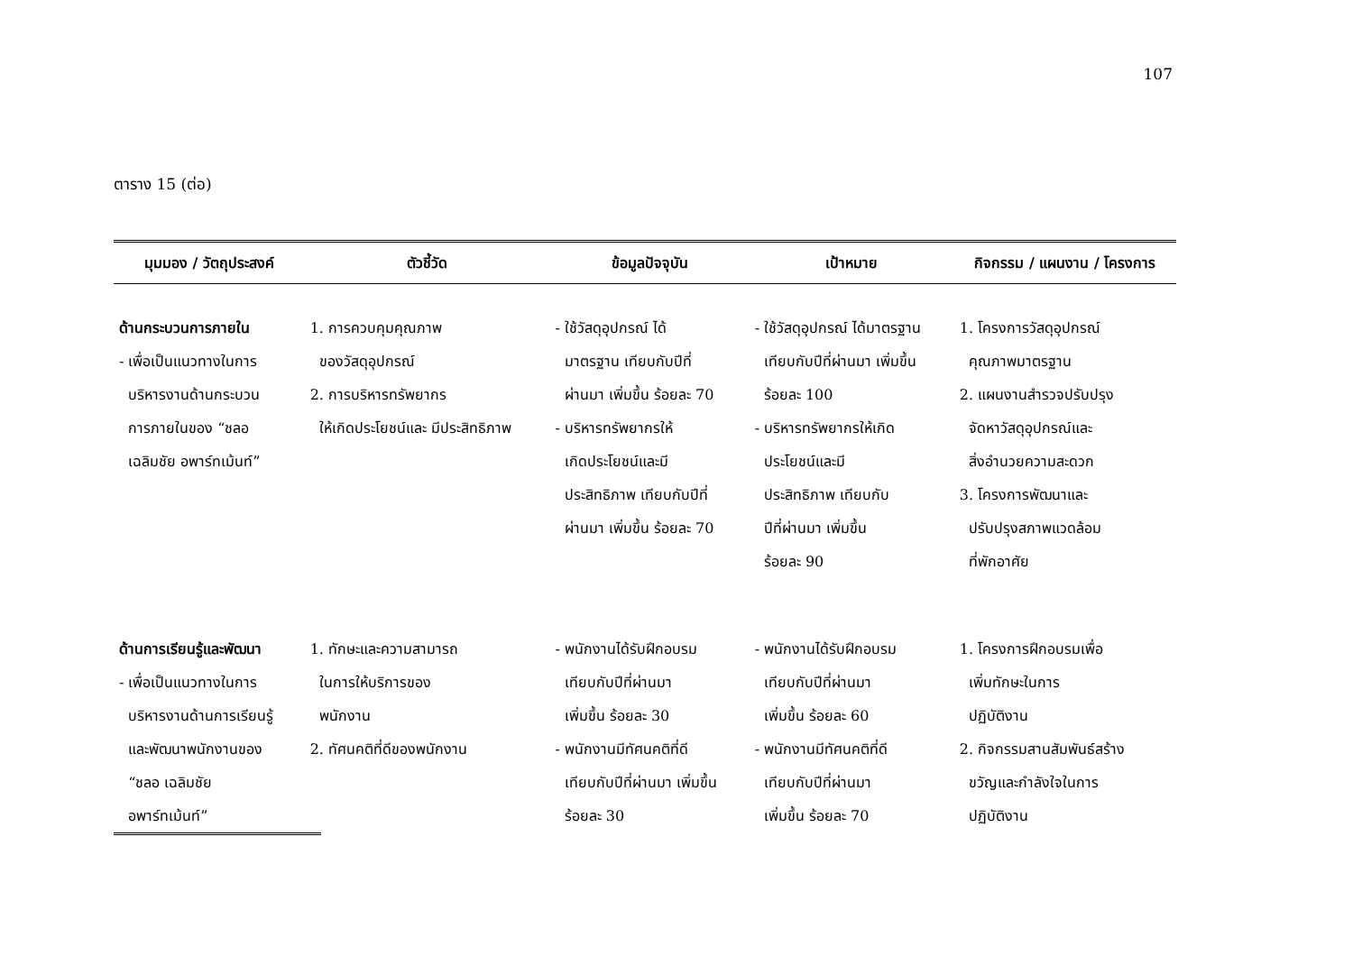107
ตาราง 15 (ต่อ)
| มุมมอง / วัตถุประสงค์ | ตัวชี้วัด | ข้อมูลปัจจุบัน | เป้าหมาย | กิจกรรม / แผนงาน / โครงการ |
| --- | --- | --- | --- | --- |
| ด้านกระบวนการภายใน - เพื่อเป็นแนวทางในการ บริหารงานด้านกระบวน การภายในของ “ชลอ เฉลิมชัย อพาร์ทเม้นท์” | 1. การควบคุมคุณภาพ ของวัสดุอุปกรณ์ 2. การบริหารทรัพยากร ให้เกิดประโยชน์และ มีประสิทธิภาพ | - ใช้วัสดุอุปกรณ์ ได้ มาตรฐาน เทียบกับปีที่ ผ่านมา เพิ่มขึ้น ร้อยละ 70 - บริหารทรัพยากรให้ เกิดประโยชน์และมี ประสิทธิภาพ เทียบกับปีที่ ผ่านมา เพิ่มขึ้น ร้อยละ 70 | - ใช้วัสดุอุปกรณ์ ได้มาตรฐาน เทียบกับปีที่ผ่านมา เพิ่มขึ้น ร้อยละ 100 - บริหารทรัพยากรให้เกิด ประโยชน์และมี ประสิทธิภาพ เทียบกับ ปีที่ผ่านมา เพิ่มขึ้น ร้อยละ 90 | 1. โครงการวัสดุอุปกรณ์ คุณภาพมาตรฐาน 2. แผนงานสำรวจปรับปรุง จัดหาวัสดุอุปกรณ์และ สิ่งอำนวยความสะดวก 3. โครงการพัฒนาและ ปรับปรุงสภาพแวดล้อม ที่พักอาศัย |
| ด้านการเรียนรู้และพัฒนา - เพื่อเป็นแนวทางในการ บริหารงานด้านการเรียนรู้ และพัฒนาพนักงานของ “ชลอ เฉลิมชัย อพาร์ทเม้นท์” | 1. ทักษะและความสามารถ ในการให้บริการของ พนักงาน 2. ทัศนคติที่ดีของพนักงาน | - พนักงานได้รับฝึกอบรม เทียบกับปีที่ผ่านมา เพิ่มขึ้น ร้อยละ 30 - พนักงานมีทัศนคติที่ดี เทียบกับปีที่ผ่านมา เพิ่มขึ้น ร้อยละ 30 | - พนักงานได้รับฝึกอบรม เทียบกับปีที่ผ่านมา เพิ่มขึ้น ร้อยละ 60 - พนักงานมีทัศนคติที่ดี เทียบกับปีที่ผ่านมา เพิ่มขึ้น ร้อยละ 70 | 1. โครงการฝึกอบรมเพื่อ เพิ่มทักษะในการ ปฏิบัติงาน 2. กิจกรรมสานสัมพันธ์สร้าง ขวัญและกำลังใจในการ ปฏิบัติงาน |